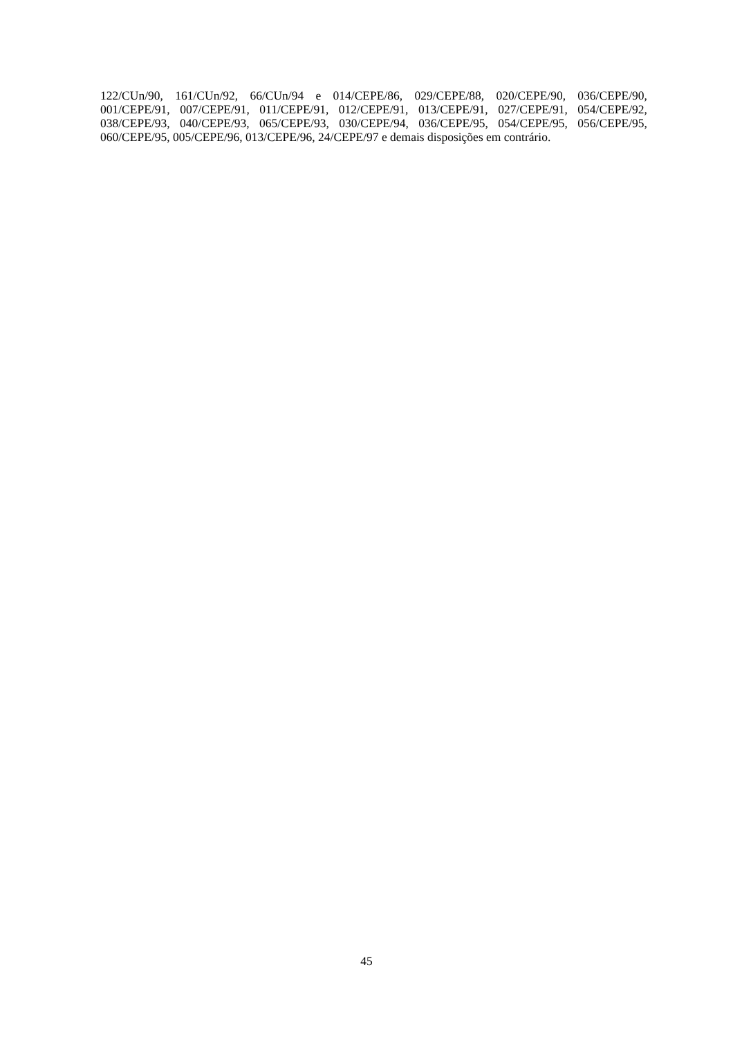122/CUn/90, 161/CUn/92, 66/CUn/94 e 014/CEPE/86, 029/CEPE/88, 020/CEPE/90, 036/CEPE/90, 001/CEPE/91, 007/CEPE/91, 011/CEPE/91, 012/CEPE/91, 013/CEPE/91, 027/CEPE/91, 054/CEPE/92, 038/CEPE/93, 040/CEPE/93, 065/CEPE/93, 030/CEPE/94, 036/CEPE/95, 054/CEPE/95, 056/CEPE/95, 060/CEPE/95, 005/CEPE/96, 013/CEPE/96, 24/CEPE/97 e demais disposições em contrário.
45